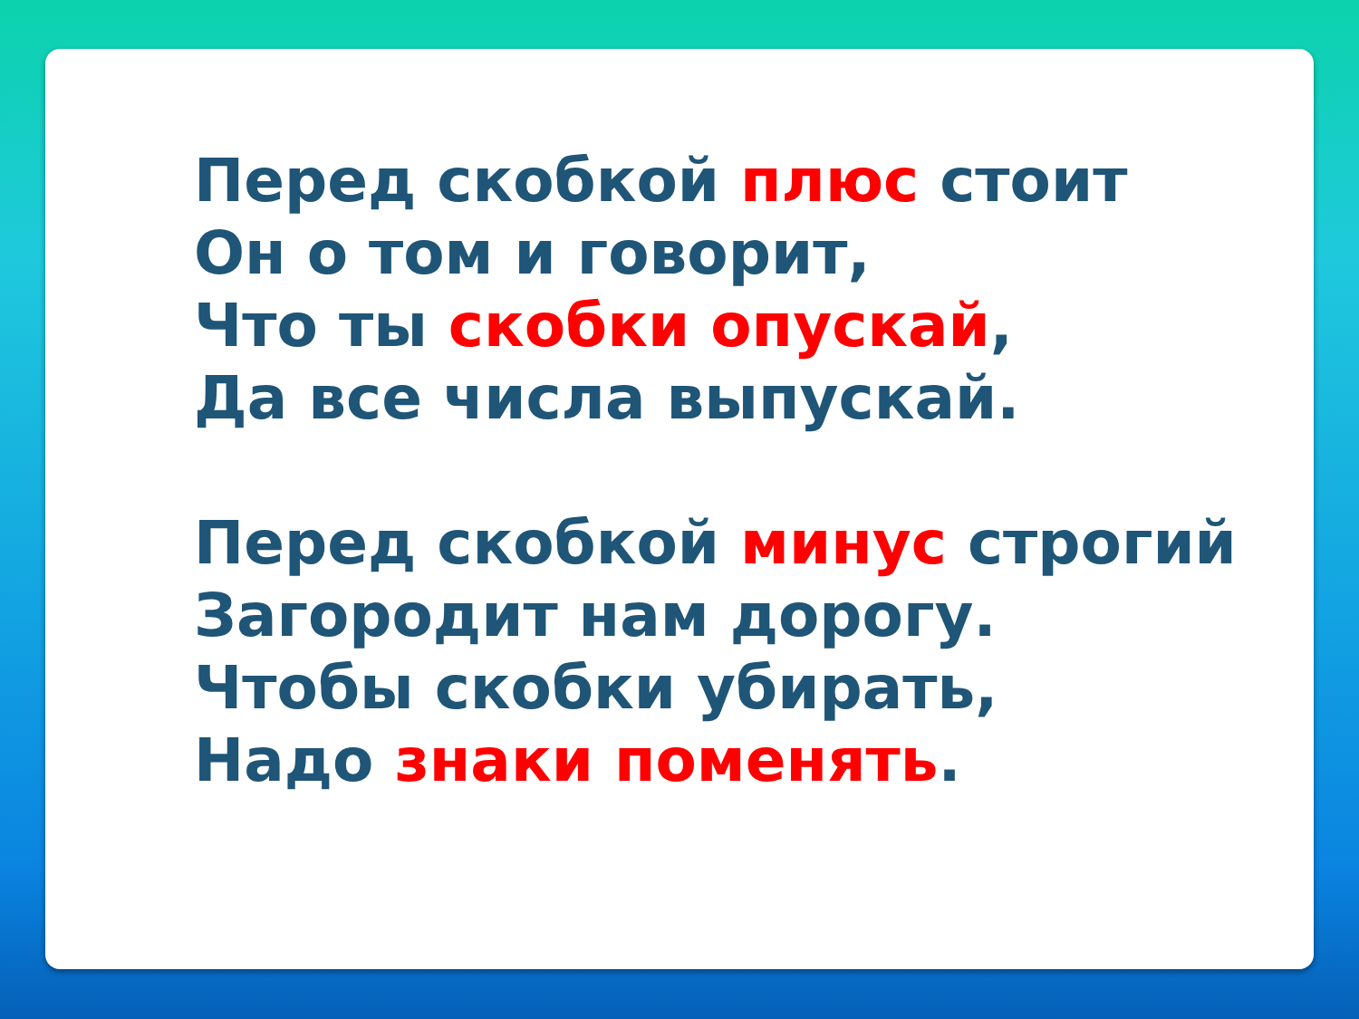Перед скобкой плюс стоит
Он о том и говорит,
Что ты скобки опускай,
Да все числа выпускай.
Перед скобкой минус строгий
Загородит нам дорогу.
Чтобы скобки убирать,
Надо знаки поменять.